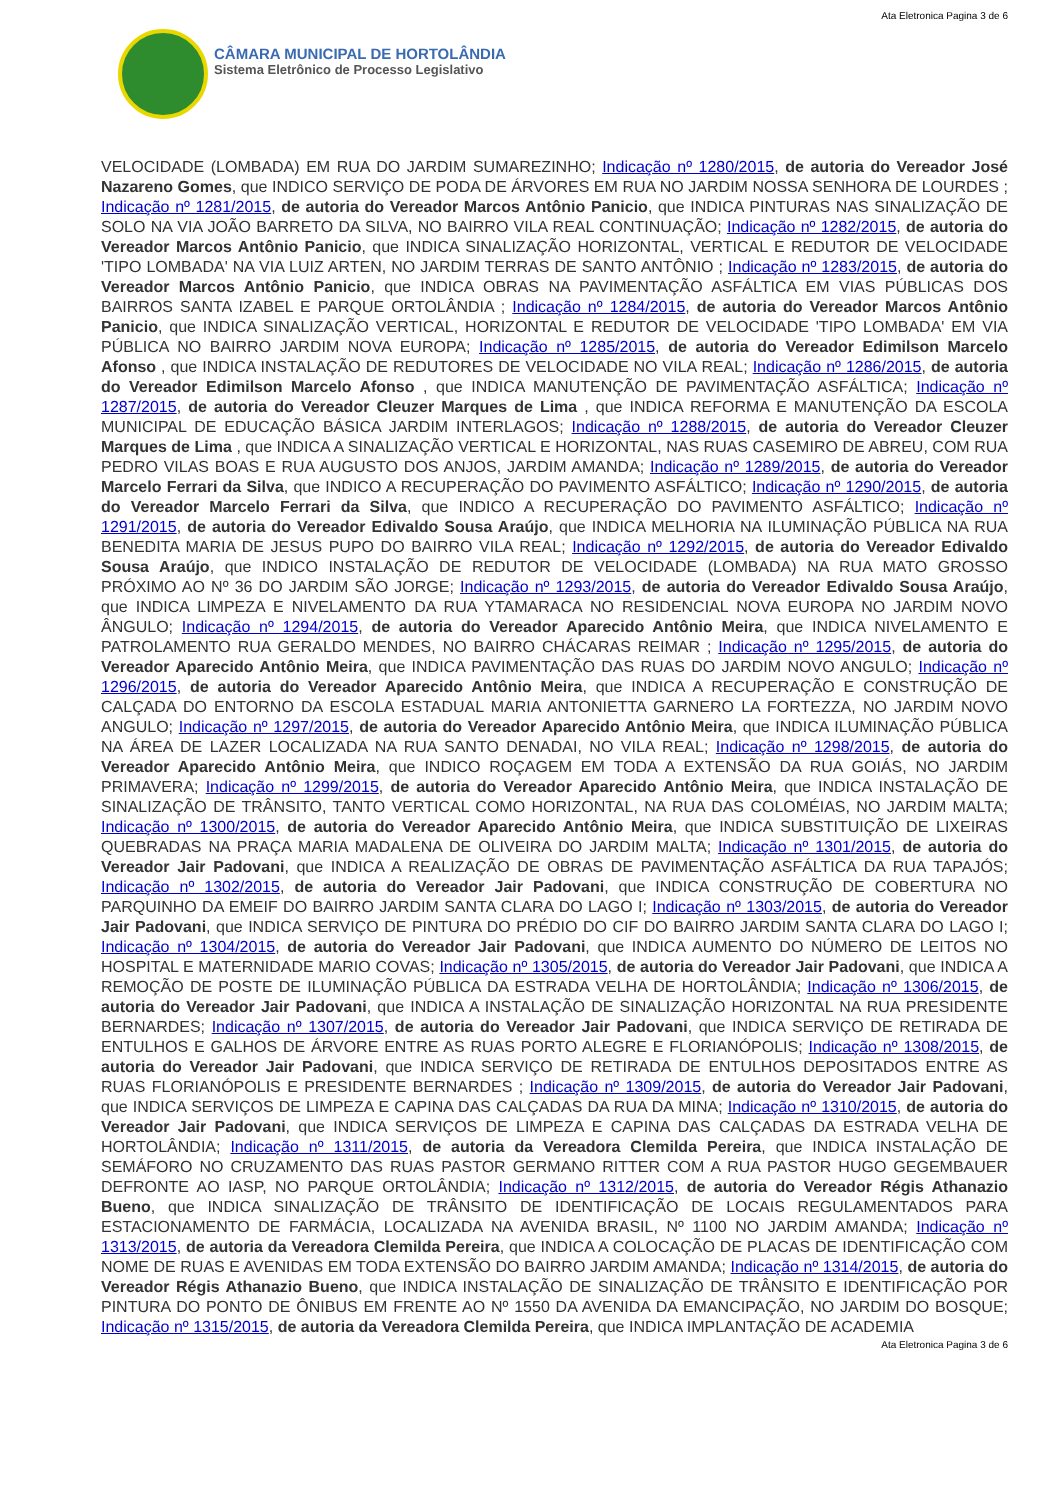Ata Eletronica Pagina 3 de 6
CÂMARA MUNICIPAL DE HORTOLÂNDIA
Sistema Eletrônico de Processo Legislativo
VELOCIDADE (LOMBADA) EM RUA DO JARDIM SUMAREZINHO; Indicação nº 1280/2015, de autoria do Vereador José Nazareno Gomes, que INDICO SERVIÇO DE PODA DE ÁRVORES EM RUA NO JARDIM NOSSA SENHORA DE LOURDES ; Indicação nº 1281/2015, de autoria do Vereador Marcos Antônio Panicio, que INDICA PINTURAS NAS SINALIZAÇÃO DE SOLO NA VIA JOÃO BARRETO DA SILVA, NO BAIRRO VILA REAL CONTINUAÇÃO; Indicação nº 1282/2015, de autoria do Vereador Marcos Antônio Panicio, que INDICA SINALIZAÇÃO HORIZONTAL, VERTICAL E REDUTOR DE VELOCIDADE 'TIPO LOMBADA' NA VIA LUIZ ARTEN, NO JARDIM TERRAS DE SANTO ANTÔNIO ; Indicação nº 1283/2015, de autoria do Vereador Marcos Antônio Panicio, que INDICA OBRAS NA PAVIMENTAÇÃO ASFÁLTICA EM VIAS PÚBLICAS DOS BAIRROS SANTA IZABEL E PARQUE ORTOLÂNDIA ; Indicação nº 1284/2015, de autoria do Vereador Marcos Antônio Panicio, que INDICA SINALIZAÇÃO VERTICAL, HORIZONTAL E REDUTOR DE VELOCIDADE 'TIPO LOMBADA' EM VIA PÚBLICA NO BAIRRO JARDIM NOVA EUROPA; Indicação nº 1285/2015, de autoria do Vereador Edimilson Marcelo Afonso , que INDICA INSTALAÇÃO DE REDUTORES DE VELOCIDADE NO VILA REAL; Indicação nº 1286/2015, de autoria do Vereador Edimilson Marcelo Afonso , que INDICA MANUTENÇÃO DE PAVIMENTAÇÃO ASFÁLTICA; Indicação nº 1287/2015, de autoria do Vereador Cleuzer Marques de Lima , que INDICA REFORMA E MANUTENÇÃO DA ESCOLA MUNICIPAL DE EDUCAÇÃO BÁSICA JARDIM INTERLAGOS; Indicação nº 1288/2015, de autoria do Vereador Cleuzer Marques de Lima , que INDICA A SINALIZAÇÃO VERTICAL E HORIZONTAL, NAS RUAS CASEMIRO DE ABREU, COM RUA PEDRO VILAS BOAS E RUA AUGUSTO DOS ANJOS, JARDIM AMANDA; Indicação nº 1289/2015, de autoria do Vereador Marcelo Ferrari da Silva, que INDICO A RECUPERAÇÃO DO PAVIMENTO ASFÁLTICO; Indicação nº 1290/2015, de autoria do Vereador Marcelo Ferrari da Silva, que INDICO A RECUPERAÇÃO DO PAVIMENTO ASFÁLTICO; Indicação nº 1291/2015, de autoria do Vereador Edivaldo Sousa Araújo, que INDICA MELHORIA NA ILUMINAÇÃO PÚBLICA NA RUA BENEDITA MARIA DE JESUS PUPO DO BAIRRO VILA REAL; Indicação nº 1292/2015, de autoria do Vereador Edivaldo Sousa Araújo, que INDICO INSTALAÇÃO DE REDUTOR DE VELOCIDADE (LOMBADA) NA RUA MATO GROSSO PRÓXIMO AO Nº 36 DO JARDIM SÃO JORGE; Indicação nº 1293/2015, de autoria do Vereador Edivaldo Sousa Araújo, que INDICA LIMPEZA E NIVELAMENTO DA RUA YTAMARACA NO RESIDENCIAL NOVA EUROPA NO JARDIM NOVO ÂNGULO; Indicação nº 1294/2015, de autoria do Vereador Aparecido Antônio Meira, que INDICA NIVELAMENTO E PATROLAMENTO RUA GERALDO MENDES, NO BAIRRO CHÁCARAS REIMAR ; Indicação nº 1295/2015, de autoria do Vereador Aparecido Antônio Meira, que INDICA PAVIMENTAÇÃO DAS RUAS DO JARDIM NOVO ANGULO; Indicação nº 1296/2015, de autoria do Vereador Aparecido Antônio Meira, que INDICA A RECUPERAÇÃO E CONSTRUÇÃO DE CALÇADA DO ENTORNO DA ESCOLA ESTADUAL MARIA ANTONIETTA GARNERO LA FORTEZZA, NO JARDIM NOVO ANGULO; Indicação nº 1297/2015, de autoria do Vereador Aparecido Antônio Meira, que INDICA ILUMINAÇÃO PÚBLICA NA ÁREA DE LAZER LOCALIZADA NA RUA SANTO DENADAI, NO VILA REAL; Indicação nº 1298/2015, de autoria do Vereador Aparecido Antônio Meira, que INDICO ROÇAGEM EM TODA A EXTENSÃO DA RUA GOIÁS, NO JARDIM PRIMAVERA; Indicação nº 1299/2015, de autoria do Vereador Aparecido Antônio Meira, que INDICA INSTALAÇÃO DE SINALIZAÇÃO DE TRÂNSITO, TANTO VERTICAL COMO HORIZONTAL, NA RUA DAS COLOMÉIAS, NO JARDIM MALTA; Indicação nº 1300/2015, de autoria do Vereador Aparecido Antônio Meira, que INDICA SUBSTITUIÇÃO DE LIXEIRAS QUEBRADAS NA PRAÇA MARIA MADALENA DE OLIVEIRA DO JARDIM MALTA; Indicação nº 1301/2015, de autoria do Vereador Jair Padovani, que INDICA A REALIZAÇÃO DE OBRAS DE PAVIMENTAÇÃO ASFÁLTICA DA RUA TAPAJÓS; Indicação nº 1302/2015, de autoria do Vereador Jair Padovani, que INDICA CONSTRUÇÃO DE COBERTURA NO PARQUINHO DA EMEIF DO BAIRRO JARDIM SANTA CLARA DO LAGO I; Indicação nº 1303/2015, de autoria do Vereador Jair Padovani, que INDICA SERVIÇO DE PINTURA DO PRÉDIO DO CIF DO BAIRRO JARDIM SANTA CLARA DO LAGO I; Indicação nº 1304/2015, de autoria do Vereador Jair Padovani, que INDICA AUMENTO DO NÚMERO DE LEITOS NO HOSPITAL E MATERNIDADE MARIO COVAS; Indicação nº 1305/2015, de autoria do Vereador Jair Padovani, que INDICA A REMOÇÃO DE POSTE DE ILUMINAÇÃO PÚBLICA DA ESTRADA VELHA DE HORTOLÂNDIA; Indicação nº 1306/2015, de autoria do Vereador Jair Padovani, que INDICA A INSTALAÇÃO DE SINALIZAÇÃO HORIZONTAL NA RUA PRESIDENTE BERNARDES; Indicação nº 1307/2015, de autoria do Vereador Jair Padovani, que INDICA SERVIÇO DE RETIRADA DE ENTULHOS E GALHOS DE ÁRVORE ENTRE AS RUAS PORTO ALEGRE E FLORIANÓPOLIS; Indicação nº 1308/2015, de autoria do Vereador Jair Padovani, que INDICA SERVIÇO DE RETIRADA DE ENTULHOS DEPOSITADOS ENTRE AS RUAS FLORIANÓPOLIS E PRESIDENTE BERNARDES ; Indicação nº 1309/2015, de autoria do Vereador Jair Padovani, que INDICA SERVIÇOS DE LIMPEZA E CAPINA DAS CALÇADAS DA RUA DA MINA; Indicação nº 1310/2015, de autoria do Vereador Jair Padovani, que INDICA SERVIÇOS DE LIMPEZA E CAPINA DAS CALÇADAS DA ESTRADA VELHA DE HORTOLÂNDIA; Indicação nº 1311/2015, de autoria da Vereadora Clemilda Pereira, que INDICA INSTALAÇÃO DE SEMÁFORO NO CRUZAMENTO DAS RUAS PASTOR GERMANO RITTER COM A RUA PASTOR HUGO GEGEMBAUER DEFRONTE AO IASP, NO PARQUE ORTOLÂNDIA; Indicação nº 1312/2015, de autoria do Vereador Régis Athanazio Bueno, que INDICA SINALIZAÇÃO DE TRÂNSITO DE IDENTIFICAÇÃO DE LOCAIS REGULAMENTADOS PARA ESTACIONAMENTO DE FARMÁCIA, LOCALIZADA NA AVENIDA BRASIL, Nº 1100 NO JARDIM AMANDA; Indicação nº 1313/2015, de autoria da Vereadora Clemilda Pereira, que INDICA A COLOCAÇÃO DE PLACAS DE IDENTIFICAÇÃO COM NOME DE RUAS E AVENIDAS EM TODA EXTENSÃO DO BAIRRO JARDIM AMANDA; Indicação nº 1314/2015, de autoria do Vereador Régis Athanazio Bueno, que INDICA INSTALAÇÃO DE SINALIZAÇÃO DE TRÂNSITO E IDENTIFICAÇÃO POR PINTURA DO PONTO DE ÔNIBUS EM FRENTE AO Nº 1550 DA AVENIDA DA EMANCIPAÇÃO, NO JARDIM DO BOSQUE; Indicação nº 1315/2015, de autoria da Vereadora Clemilda Pereira, que INDICA IMPLANTAÇÃO DE ACADEMIA
Ata Eletronica Pagina 3 de 6